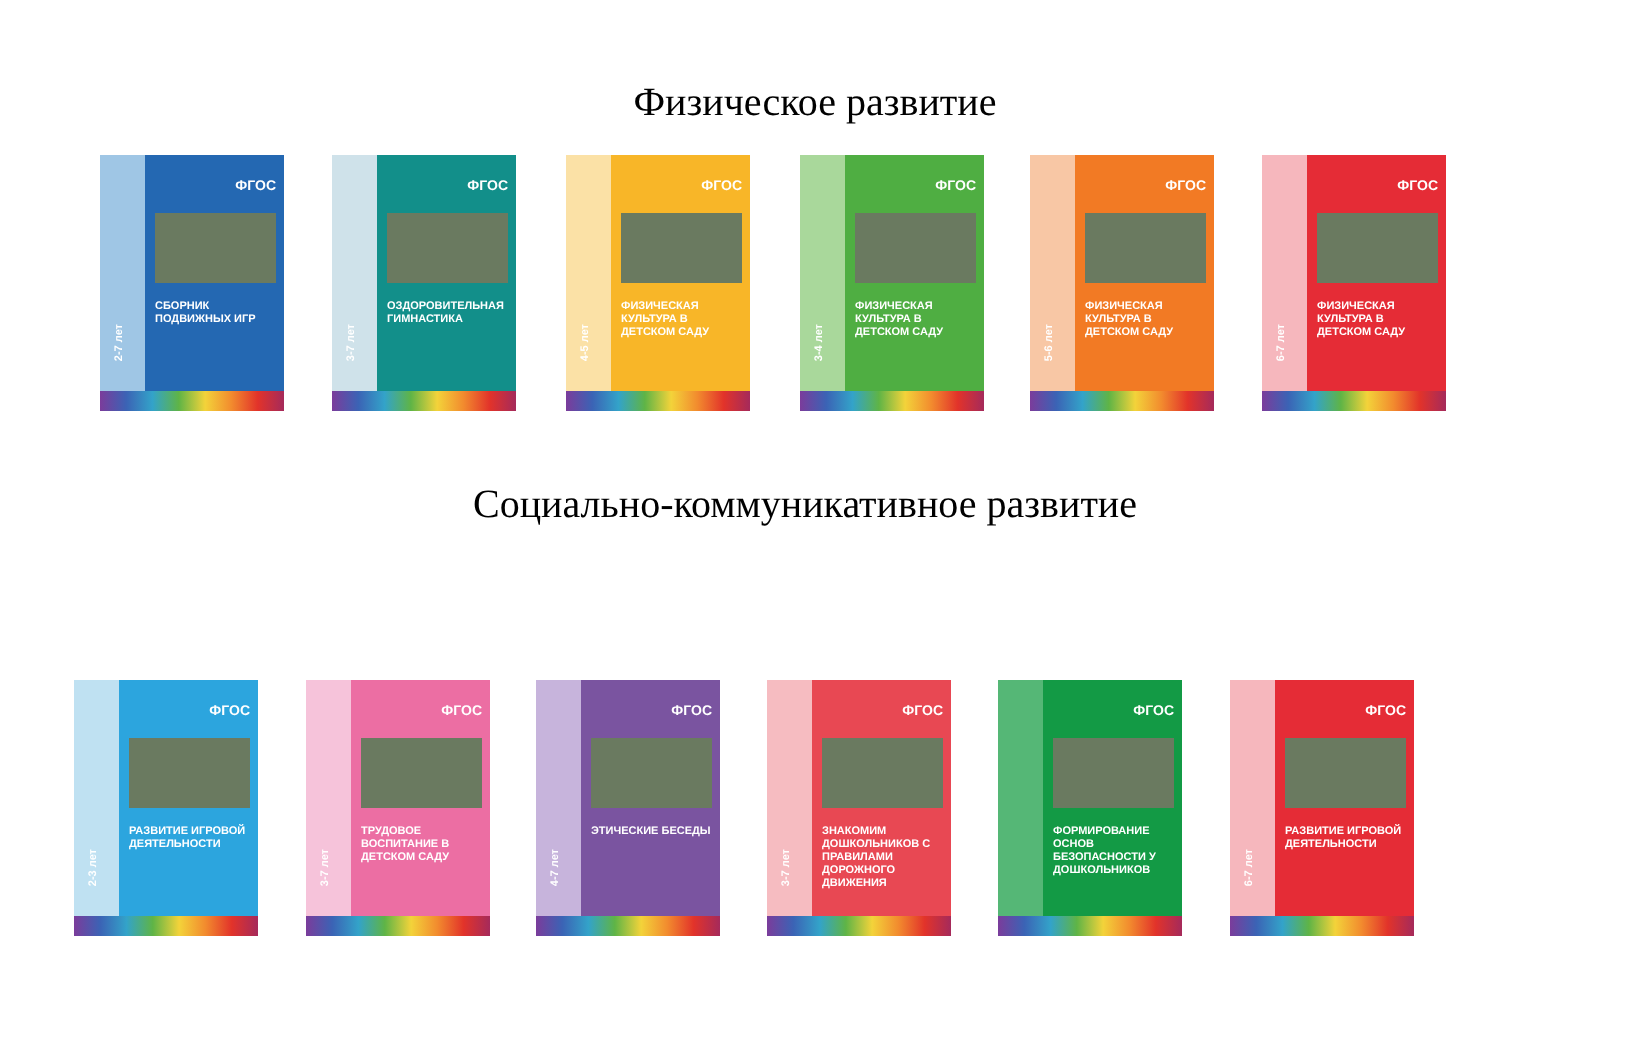Физическое развитие
2-7 лет
ФГОС
СБОРНИК ПОДВИЖНЫХ ИГР
3-7 лет
ФГОС
ОЗДОРОВИТЕЛЬНАЯ ГИМНАСТИКА
4-5 лет
ФГОС
ФИЗИЧЕСКАЯ КУЛЬТУРА В ДЕТСКОМ САДУ
3-4 лет
ФГОС
ФИЗИЧЕСКАЯ КУЛЬТУРА В ДЕТСКОМ САДУ
5-6 лет
ФГОС
ФИЗИЧЕСКАЯ КУЛЬТУРА В ДЕТСКОМ САДУ
6-7 лет
ФГОС
ФИЗИЧЕСКАЯ КУЛЬТУРА В ДЕТСКОМ САДУ
Социально-коммуникативное развитие
2-3 лет
ФГОС
РАЗВИТИЕ ИГРОВОЙ ДЕЯТЕЛЬНОСТИ
3-7 лет
ФГОС
ТРУДОВОЕ ВОСПИТАНИЕ В ДЕТСКОМ САДУ
4-7 лет
ФГОС
ЭТИЧЕСКИЕ БЕСЕДЫ
3-7 лет
ФГОС
ЗНАКОМИМ ДОШКОЛЬНИКОВ С ПРАВИЛАМИ ДОРОЖНОГО ДВИЖЕНИЯ
ФГОС
ФОРМИРОВАНИЕ ОСНОВ БЕЗОПАСНОСТИ У ДОШКОЛЬНИКОВ
6-7 лет
ФГОС
РАЗВИТИЕ ИГРОВОЙ ДЕЯТЕЛЬНОСТИ